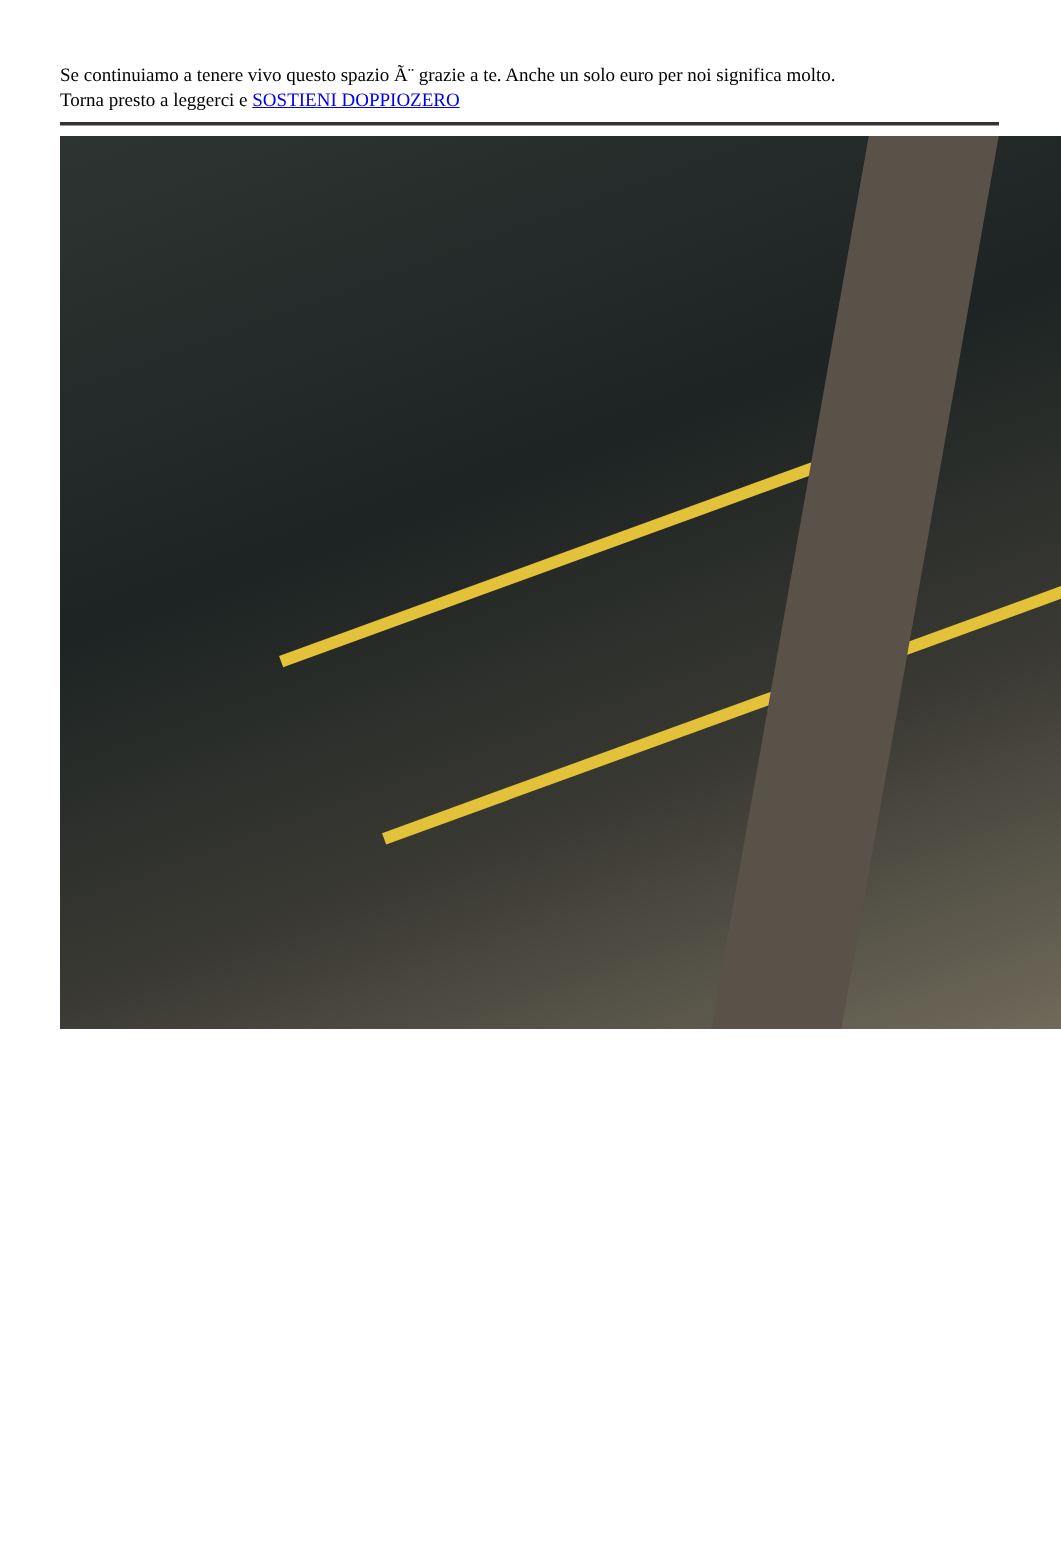Se continuiamo a tenere vivo questo spazio Ã¨ grazie a te. Anche un solo euro per noi significa molto.
Torna presto a leggerci e SOSTIENI DOPPIOZERO